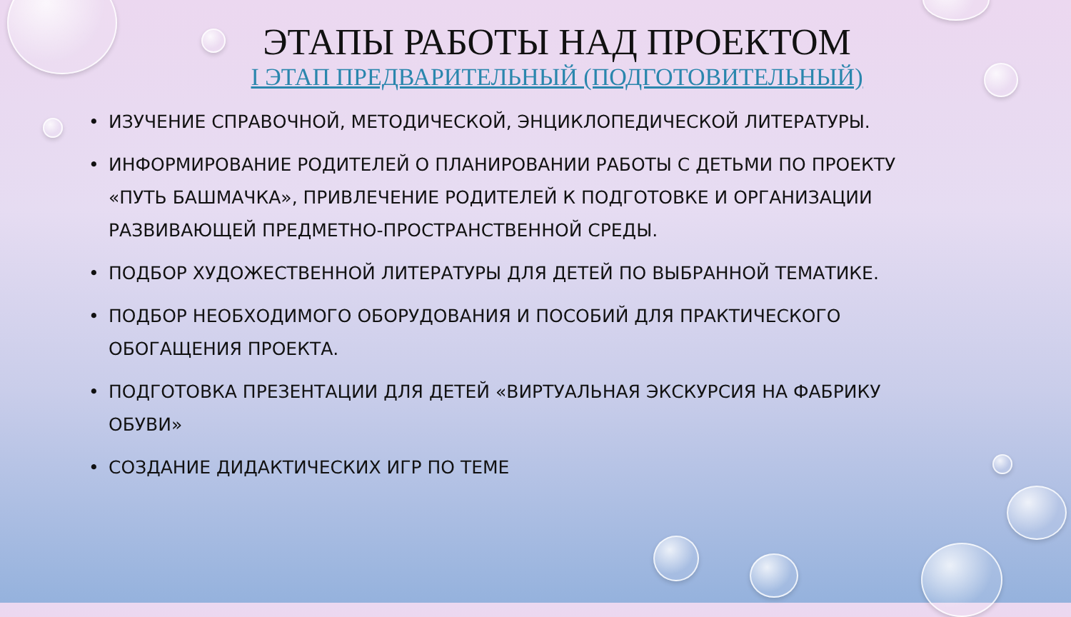ЭТАПЫ РАБОТЫ НАД ПРОЕКТОМ
I ЭТАП ПРЕДВАРИТЕЛЬНЫЙ (ПОДГОТОВИТЕЛЬНЫЙ)
• ИЗУЧЕНИЕ СПРАВОЧНОЙ, МЕТОДИЧЕСКОЙ, ЭНЦИКЛОПЕДИЧЕСКОЙ ЛИТЕРАТУРЫ.
• ИНФОРМИРОВАНИЕ РОДИТЕЛЕЙ О ПЛАНИРОВАНИИ РАБОТЫ С ДЕТЬМИ ПО ПРОЕКТУ «ПУТЬ БАШМАЧКА», ПРИВЛЕЧЕНИЕ РОДИТЕЛЕЙ К ПОДГОТОВКЕ И ОРГАНИЗАЦИИ РАЗВИВАЮЩЕЙ ПРЕДМЕТНО-ПРОСТРАНСТВЕННОЙ СРЕДЫ.
• ПОДБОР ХУДОЖЕСТВЕННОЙ ЛИТЕРАТУРЫ ДЛЯ ДЕТЕЙ ПО ВЫБРАННОЙ ТЕМАТИКЕ.
• ПОДБОР НЕОБХОДИМОГО ОБОРУДОВАНИЯ И ПОСОБИЙ ДЛЯ ПРАКТИЧЕСКОГО ОБОГАЩЕНИЯ ПРОЕКТА.
• ПОДГОТОВКА ПРЕЗЕНТАЦИИ ДЛЯ ДЕТЕЙ «ВИРТУАЛЬНАЯ ЭКСКУРСИЯ НА ФАБРИКУ ОБУВИ»
• СОЗДАНИЕ ДИДАКТИЧЕСКИХ ИГР ПО ТЕМЕ